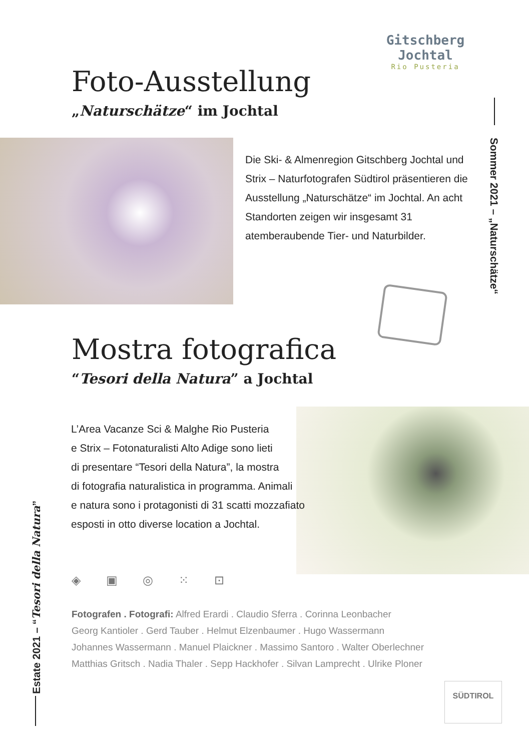Gitschberg Jochtal
Rio Pusteria
Foto-Ausstellung
„Naturschätze“ im Jochtal
Die Ski- & Almenregion Gitschberg Jochtal und Strix – Naturfotografen Südtirol präsentieren die Ausstellung „Naturschätze“ im Jochtal. An acht Standorten zeigen wir insgesamt 31 atemberaubende Tier- und Naturbilder.
Sommer 2021 – „Naturschätze“
Mostra fotografica
“Tesori della Natura” a Jochtal
L’Area Vacanze Sci & Malghe Rio Pusteria
e Strix – Fotonaturalisti Alto Adige sono lieti
di presentare “Tesori della Natura”, la mostra
di fotografia naturalistica in programma. Animali
e natura sono i protagonisti di 31 scatti mozzafiato
esposti in otto diverse location a Jochtal.
◈ ▣ ◎ ⁙ ⊡
Fotografen . Fotografi: Alfred Erardi . Claudio Sferra . Corinna Leonbacher
Georg Kantioler . Gerd Tauber . Helmut Elzenbaumer . Hugo Wassermann
Johannes Wassermann . Manuel Plaickner . Massimo Santoro . Walter Oberlechner
Matthias Gritsch . Nadia Thaler . Sepp Hackhofer . Silvan Lamprecht . Ulrike Ploner
Estate 2021 – “Tesori della Natura”
SÜDTIROL